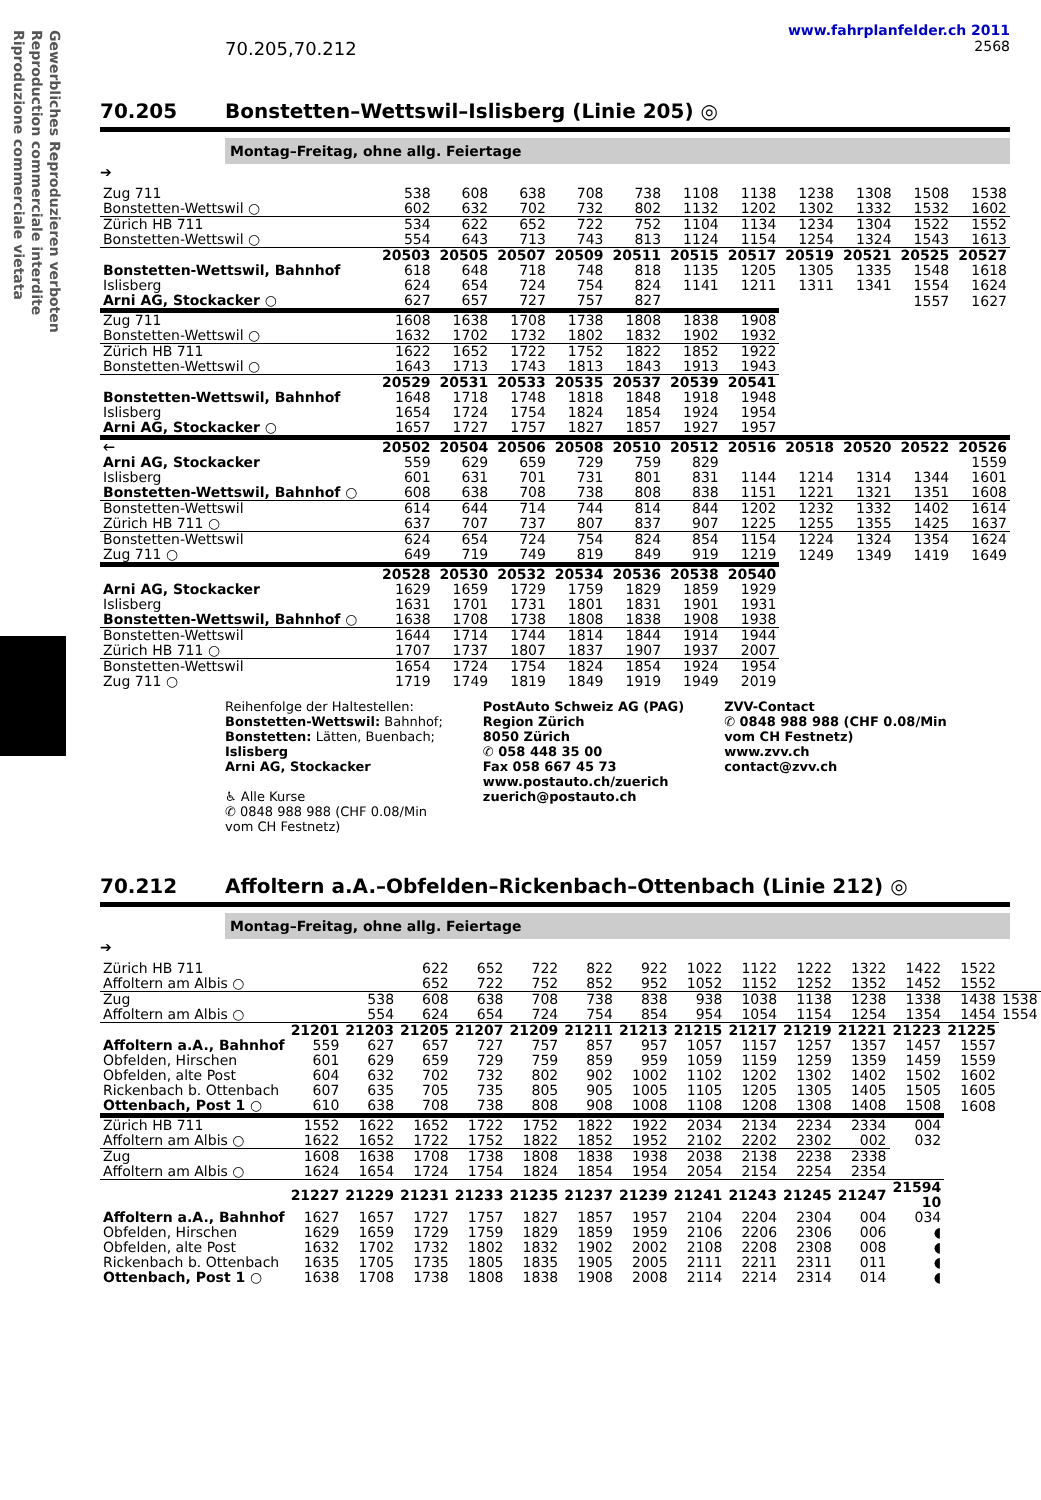Gewerbliches Reproduzieren verboten
Reproduction commerciale interdite
Riproduzione commerciale vietata
www.fahrplanfelder.ch 2011
70.205,70.212 2568
70.205 Bonstetten–Wettswil–Islisberg (Linie 205) ◎
Montag–Freitag, ohne allg. Feiertage
➔
| Zug 711 | 538 | 608 | 638 | 708 | 738 | 1108 | 1138 | 1238 | 1308 | 1508 | 1538 |
| Bonstetten-Wettswil ○ | 602 | 632 | 702 | 732 | 802 | 1132 | 1202 | 1302 | 1332 | 1532 | 1602 |
| Zürich HB 711 | 534 | 622 | 652 | 722 | 752 | 1104 | 1134 | 1234 | 1304 | 1522 | 1552 |
| Bonstetten-Wettswil ○ | 554 | 643 | 713 | 743 | 813 | 1124 | 1154 | 1254 | 1324 | 1543 | 1613 |
| | 20503 | 20505 | 20507 | 20509 | 20511 | 20515 | 20517 | 20519 | 20521 | 20525 | 20527 |
| Bonstetten-Wettswil, Bahnhof | 618 | 648 | 718 | 748 | 818 | 1135 | 1205 | 1305 | 1335 | 1548 | 1618 |
| Islisberg | 624 | 654 | 724 | 754 | 824 | 1141 | 1211 | 1311 | 1341 | 1554 | 1624 |
| Arni AG, Stockacker ○ | 627 | 657 | 727 | 757 | 827 | | | | | 1557 | 1627 |
| Zug 711 | 1608 | 1638 | 1708 | 1738 | 1808 | 1838 | 1908 | | | | |
| Bonstetten-Wettswil ○ | 1632 | 1702 | 1732 | 1802 | 1832 | 1902 | 1932 | | | | |
| Zürich HB 711 | 1622 | 1652 | 1722 | 1752 | 1822 | 1852 | 1922 | | | | |
| Bonstetten-Wettswil ○ | 1643 | 1713 | 1743 | 1813 | 1843 | 1913 | 1943 | | | | |
| | 20529 | 20531 | 20533 | 20535 | 20537 | 20539 | 20541 | | | | |
| Bonstetten-Wettswil, Bahnhof | 1648 | 1718 | 1748 | 1818 | 1848 | 1918 | 1948 | | | | |
| Islisberg | 1654 | 1724 | 1754 | 1824 | 1854 | 1924 | 1954 | | | | |
| Arni AG, Stockacker ○ | 1657 | 1727 | 1757 | 1827 | 1857 | 1927 | 1957 | | | | |
| 🡐 | 20502 | 20504 | 20506 | 20508 | 20510 | 20512 | 20516 | 20518 | 20520 | 20522 | 20526 |
| Arni AG, Stockacker | 559 | 629 | 659 | 729 | 759 | 829 | | | | | 1559 |
| Islisberg | 601 | 631 | 701 | 731 | 801 | 831 | 1144 | 1214 | 1314 | 1344 | 1601 |
| Bonstetten-Wettswil, Bahnhof ○ | 608 | 638 | 708 | 738 | 808 | 838 | 1151 | 1221 | 1321 | 1351 | 1608 |
| Bonstetten-Wettswil | 614 | 644 | 714 | 744 | 814 | 844 | 1202 | 1232 | 1332 | 1402 | 1614 |
| Zürich HB 711 ○ | 637 | 707 | 737 | 807 | 837 | 907 | 1225 | 1255 | 1355 | 1425 | 1637 |
| Bonstetten-Wettswil | 624 | 654 | 724 | 754 | 824 | 854 | 1154 | 1224 | 1324 | 1354 | 1624 |
| Zug 711 ○ | 649 | 719 | 749 | 819 | 849 | 919 | 1219 | 1249 | 1349 | 1419 | 1649 |
| | 20528 | 20530 | 20532 | 20534 | 20536 | 20538 | 20540 | | | | |
| Arni AG, Stockacker | 1629 | 1659 | 1729 | 1759 | 1829 | 1859 | 1929 | | | | |
| Islisberg | 1631 | 1701 | 1731 | 1801 | 1831 | 1901 | 1931 | | | | |
| Bonstetten-Wettswil, Bahnhof ○ | 1638 | 1708 | 1738 | 1808 | 1838 | 1908 | 1938 | | | | |
| Bonstetten-Wettswil | 1644 | 1714 | 1744 | 1814 | 1844 | 1914 | 1944 | | | | |
| Zürich HB 711 ○ | 1707 | 1737 | 1807 | 1837 | 1907 | 1937 | 2007 | | | | |
| Bonstetten-Wettswil | 1654 | 1724 | 1754 | 1824 | 1854 | 1924 | 1954 | | | | |
| Zug 711 ○ | 1719 | 1749 | 1819 | 1849 | 1919 | 1949 | 2019 | | | | |
Reihenfolge der Haltestellen:
Bonstetten-Wettswil: Bahnhof;
Bonstetten: Lätten, Buenbach;
Islisberg
Arni AG, Stockacker
♿ Alle Kurse
✆ 0848 988 988 (CHF 0.08/Min
vom CH Festnetz)
PostAuto Schweiz AG (PAG)
Region Zürich
8050 Zürich
✆ 058 448 35 00
Fax 058 667 45 73
www.postauto.ch/zuerich
zuerich@postauto.ch
ZVV-Contact
✆ 0848 988 988 (CHF 0.08/Min
vom CH Festnetz)
www.zvv.ch
contact@zvv.ch
70.212 Affoltern a.A.–Obfelden–Rickenbach–Ottenbach (Linie 212) ◎
Montag–Freitag, ohne allg. Feiertage
➔
| Zürich HB 711 | | | 622 | 652 | 722 | 822 | 922 | 1022 | 1122 | 1222 | 1322 | 1422 | 1522 | |
| Affoltern am Albis ○ | | | 652 | 722 | 752 | 852 | 952 | 1052 | 1152 | 1252 | 1352 | 1452 | 1552 | |
| Zug | | 538 | 608 | 638 | 708 | 738 | 838 | 938 | 1038 | 1138 | 1238 | 1338 | 1438 | 1538 |
| Affoltern am Albis ○ | | 554 | 624 | 654 | 724 | 754 | 854 | 954 | 1054 | 1154 | 1254 | 1354 | 1454 | 1554 |
| | 21201 | 21203 | 21205 | 21207 | 21209 | 21211 | 21213 | 21215 | 21217 | 21219 | 21221 | 21223 | 21225 | |
| Affoltern a.A., Bahnhof | 559 | 627 | 657 | 727 | 757 | 857 | 957 | 1057 | 1157 | 1257 | 1357 | 1457 | 1557 | |
| Obfelden, Hirschen | 601 | 629 | 659 | 729 | 759 | 859 | 959 | 1059 | 1159 | 1259 | 1359 | 1459 | 1559 | |
| Obfelden, alte Post | 604 | 632 | 702 | 732 | 802 | 902 | 1002 | 1102 | 1202 | 1302 | 1402 | 1502 | 1602 | |
| Rickenbach b. Ottenbach | 607 | 635 | 705 | 735 | 805 | 905 | 1005 | 1105 | 1205 | 1305 | 1405 | 1505 | 1605 | |
| Ottenbach, Post 1 ○ | 610 | 638 | 708 | 738 | 808 | 908 | 1008 | 1108 | 1208 | 1308 | 1408 | 1508 | 1608 | |
| Zürich HB 711 | 1552 | 1622 | 1652 | 1722 | 1752 | 1822 | 1922 | 2034 | 2134 | 2234 | 2334 | 004 | | |
| Affoltern am Albis ○ | 1622 | 1652 | 1722 | 1752 | 1822 | 1852 | 1952 | 2102 | 2202 | 2302 | 002 | 032 | | |
| Zug | 1608 | 1638 | 1708 | 1738 | 1808 | 1838 | 1938 | 2038 | 2138 | 2238 | 2338 | | | |
| Affoltern am Albis ○ | 1624 | 1654 | 1724 | 1754 | 1824 | 1854 | 1954 | 2054 | 2154 | 2254 | 2354 | | | |
| | 21227 | 21229 | 21231 | 21233 | 21235 | 21237 | 21239 | 21241 | 21243 | 21245 | 21247 | 21594 10 | | |
| Affoltern a.A., Bahnhof | 1627 | 1657 | 1727 | 1757 | 1827 | 1857 | 1957 | 2104 | 2204 | 2304 | 004 | 034 | | |
| Obfelden, Hirschen | 1629 | 1659 | 1729 | 1759 | 1829 | 1859 | 1959 | 2106 | 2206 | 2306 | 006 | ◖ | | |
| Obfelden, alte Post | 1632 | 1702 | 1732 | 1802 | 1832 | 1902 | 2002 | 2108 | 2208 | 2308 | 008 | ◖ | | |
| Rickenbach b. Ottenbach | 1635 | 1705 | 1735 | 1805 | 1835 | 1905 | 2005 | 2111 | 2211 | 2311 | 011 | ◖ | | |
| Ottenbach, Post 1 ○ | 1638 | 1708 | 1738 | 1808 | 1838 | 1908 | 2008 | 2114 | 2214 | 2314 | 014 | ◖ | | |